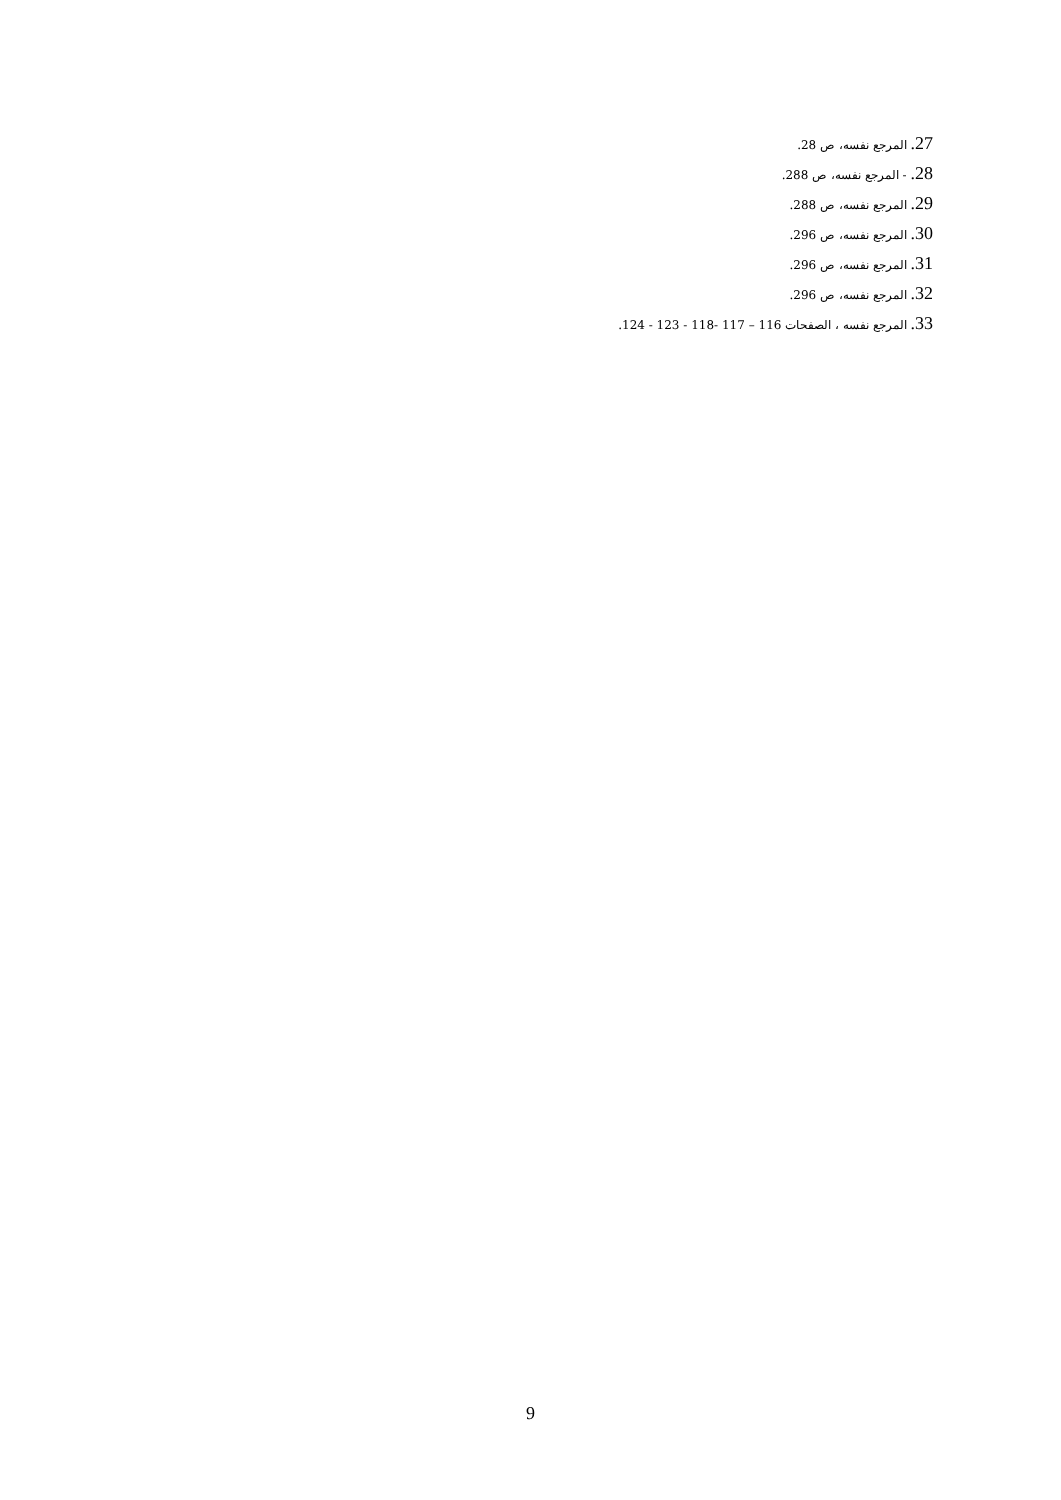27. المرجع نفسه، ص 28.
28. - المرجع نفسه، ص 288.
29. المرجع نفسه، ص 288.
30. المرجع نفسه، ص 296.
31. المرجع نفسه، ص 296.
32. المرجع نفسه، ص 296.
33. المرجع نفسه ، الصفحات 116 – 117 -118 - 123 - 124.
9